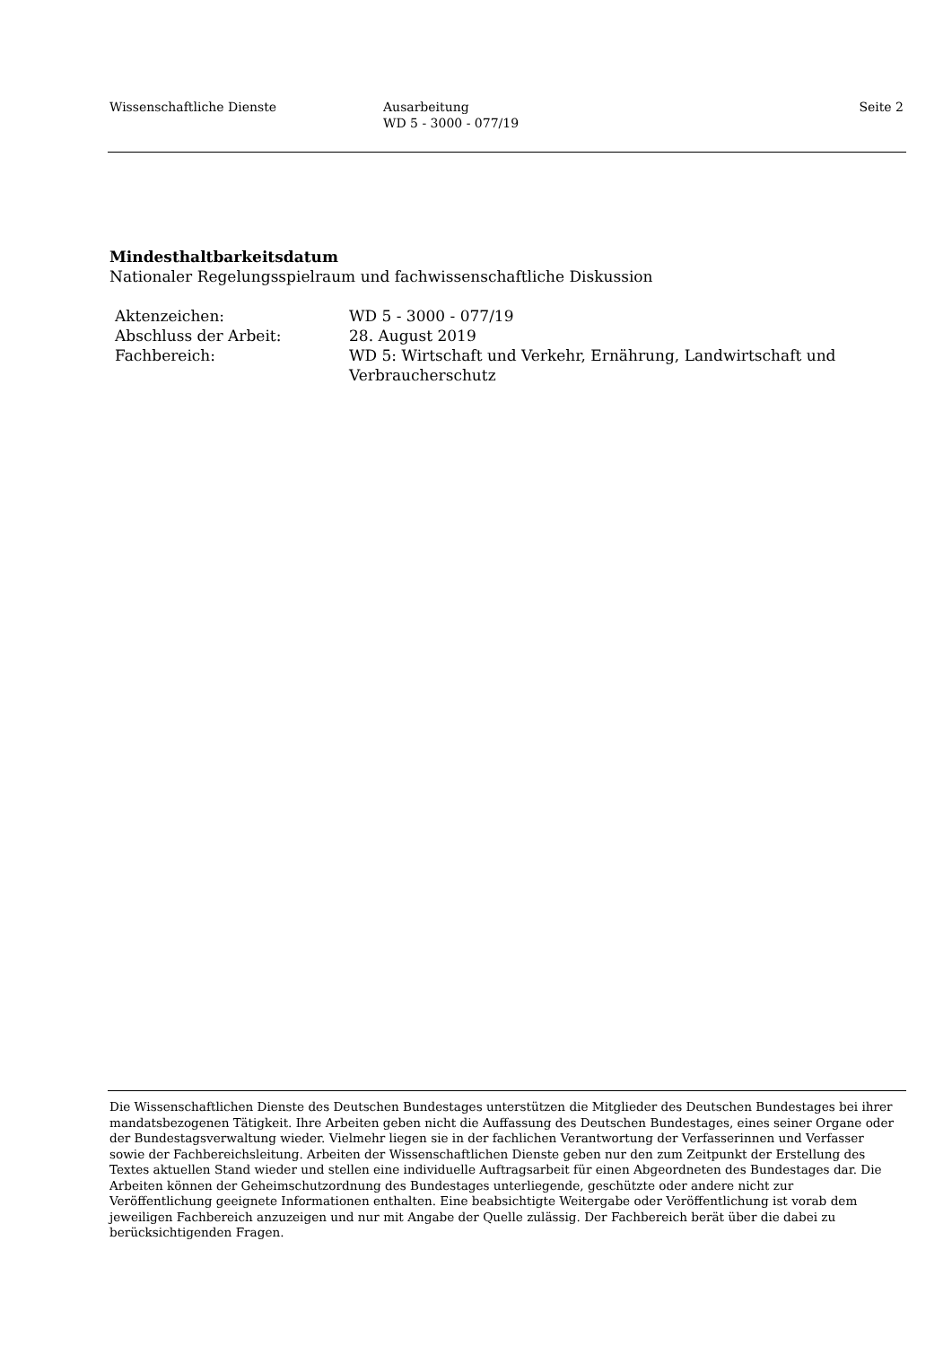Wissenschaftliche Dienste Ausarbeitung
WD 5 - 3000 - 077/19
Seite 2
Mindesthaltbarkeitsdatum
Nationaler Regelungsspielraum und fachwissenschaftliche Diskussion
| Aktenzeichen: | WD 5 - 3000 - 077/19 |
| Abschluss der Arbeit: | 28. August 2019 |
| Fachbereich: | WD 5: Wirtschaft und Verkehr, Ernährung, Landwirtschaft und Verbraucherschutz |
Die Wissenschaftlichen Dienste des Deutschen Bundestages unterstützen die Mitglieder des Deutschen Bundestages bei ihrer mandatsbezogenen Tätigkeit. Ihre Arbeiten geben nicht die Auffassung des Deutschen Bundestages, eines seiner Organe oder der Bundestagsverwaltung wieder. Vielmehr liegen sie in der fachlichen Verantwortung der Verfasserinnen und Verfasser sowie der Fachbereichsleitung. Arbeiten der Wissenschaftlichen Dienste geben nur den zum Zeitpunkt der Erstellung des Textes aktuellen Stand wieder und stellen eine individuelle Auftragsarbeit für einen Abgeordneten des Bundestages dar. Die Arbeiten können der Geheimschutzordnung des Bundestages unterliegende, geschützte oder andere nicht zur Veröffentlichung geeignete Informationen enthalten. Eine beabsichtigte Weitergabe oder Veröffentlichung ist vorab dem jeweiligen Fachbereich anzuzeigen und nur mit Angabe der Quelle zulässig. Der Fachbereich berät über die dabei zu berücksichtigenden Fragen.